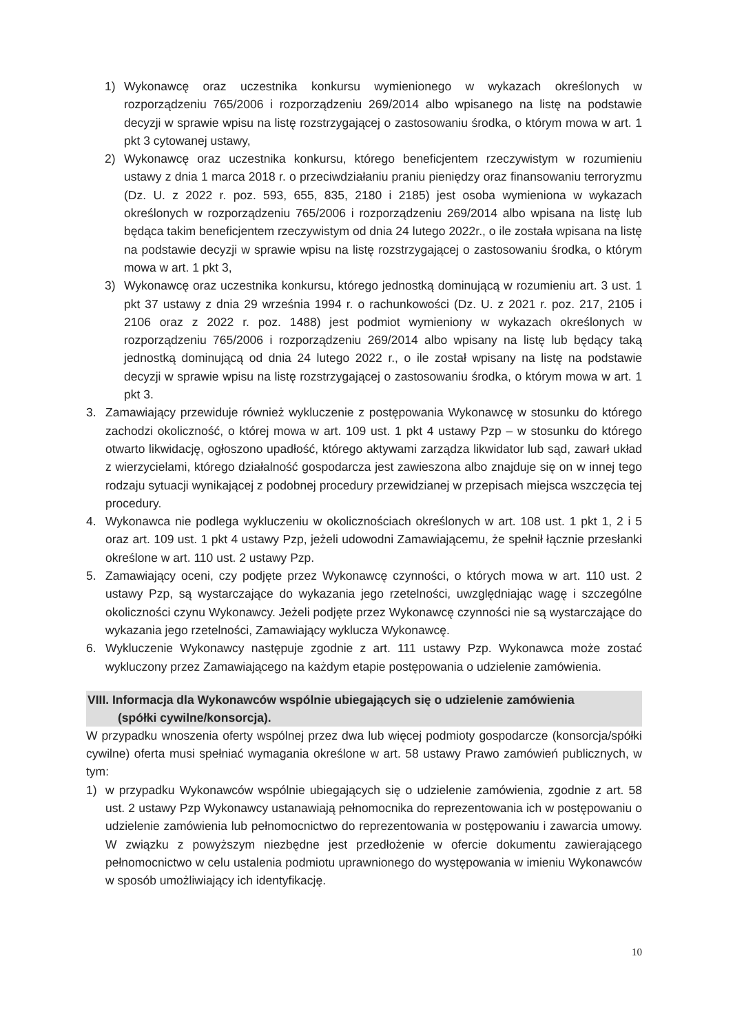1) Wykonawcę oraz uczestnika konkursu wymienionego w wykazach określonych w rozporządzeniu 765/2006 i rozporządzeniu 269/2014 albo wpisanego na listę na podstawie decyzji w sprawie wpisu na listę rozstrzygającej o zastosowaniu środka, o którym mowa w art. 1 pkt 3 cytowanej ustawy,
2) Wykonawcę oraz uczestnika konkursu, którego beneficjentem rzeczywistym w rozumieniu ustawy z dnia 1 marca 2018 r. o przeciwdziałaniu praniu pieniędzy oraz finansowaniu terroryzmu (Dz. U. z 2022 r. poz. 593, 655, 835, 2180 i 2185) jest osoba wymieniona w wykazach określonych w rozporządzeniu 765/2006 i rozporządzeniu 269/2014 albo wpisana na listę lub będąca takim beneficjentem rzeczywistym od dnia 24 lutego 2022r., o ile została wpisana na listę na podstawie decyzji w sprawie wpisu na listę rozstrzygającej o zastosowaniu środka, o którym mowa w art. 1 pkt 3,
3) Wykonawcę oraz uczestnika konkursu, którego jednostką dominującą w rozumieniu art. 3 ust. 1 pkt 37 ustawy z dnia 29 września 1994 r. o rachunkowości (Dz. U. z 2021 r. poz. 217, 2105 i 2106 oraz z 2022 r. poz. 1488) jest podmiot wymieniony w wykazach określonych w rozporządzeniu 765/2006 i rozporządzeniu 269/2014 albo wpisany na listę lub będący taką jednostką dominującą od dnia 24 lutego 2022 r., o ile został wpisany na listę na podstawie decyzji w sprawie wpisu na listę rozstrzygającej o zastosowaniu środka, o którym mowa w art. 1 pkt 3.
3. Zamawiający przewiduje również wykluczenie z postępowania Wykonawcę w stosunku do którego zachodzi okoliczność, o której mowa w art. 109 ust. 1 pkt 4 ustawy Pzp – w stosunku do którego otwarto likwidację, ogłoszono upadłość, którego aktywami zarządza likwidator lub sąd, zawarł układ z wierzycielami, którego działalność gospodarcza jest zawieszona albo znajduje się on w innej tego rodzaju sytuacji wynikającej z podobnej procedury przewidzianej w przepisach miejsca wszczęcia tej procedury.
4. Wykonawca nie podlega wykluczeniu w okolicznościach określonych w art. 108 ust. 1 pkt 1, 2 i 5 oraz art. 109 ust. 1 pkt 4 ustawy Pzp, jeżeli udowodni Zamawiającemu, że spełnił łącznie przesłanki określone w art. 110 ust. 2 ustawy Pzp.
5. Zamawiający oceni, czy podjęte przez Wykonawcę czynności, o których mowa w art. 110 ust. 2 ustawy Pzp, są wystarczające do wykazania jego rzetelności, uwzględniając wagę i szczególne okoliczności czynu Wykonawcy. Jeżeli podjęte przez Wykonawcę czynności nie są wystarczające do wykazania jego rzetelności, Zamawiający wyklucza Wykonawcę.
6. Wykluczenie Wykonawcy następuje zgodnie z art. 111 ustawy Pzp. Wykonawca może zostać wykluczony przez Zamawiającego na każdym etapie postępowania o udzielenie zamówienia.
VIII. Informacja dla Wykonawców wspólnie ubiegających się o udzielenie zamówienia
(spółki cywilne/konsorcja).
W przypadku wnoszenia oferty wspólnej przez dwa lub więcej podmioty gospodarcze (konsorcja/spółki cywilne) oferta musi spełniać wymagania określone w art. 58 ustawy Prawo zamówień publicznych, w tym:
1) w przypadku Wykonawców wspólnie ubiegających się o udzielenie zamówienia, zgodnie z art. 58 ust. 2 ustawy Pzp Wykonawcy ustanawiają pełnomocnika do reprezentowania ich w postępowaniu o udzielenie zamówienia lub pełnomocnictwo do reprezentowania w postępowaniu i zawarcia umowy. W związku z powyższym niezbędne jest przedłożenie w ofercie dokumentu zawierającego pełnomocnictwo w celu ustalenia podmiotu uprawnionego do występowania w imieniu Wykonawców w sposób umożliwiający ich identyfikację.
10